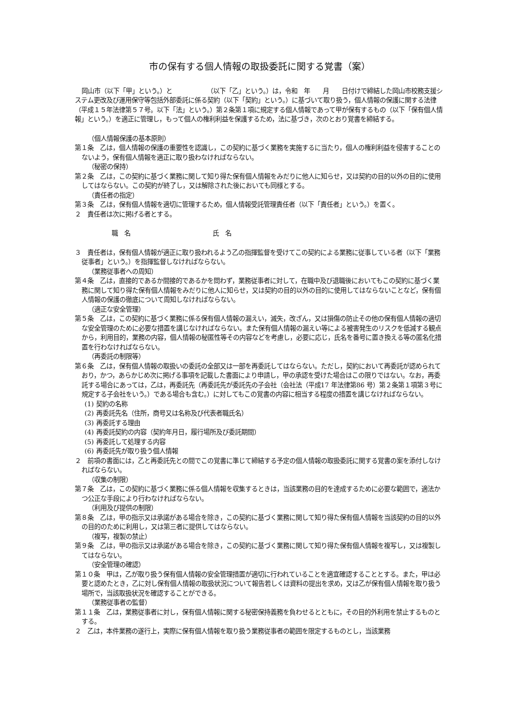市の保有する個人情報の取扱委託に関する覚書（案）
岡山市（以下「甲」という。）と　　　　　　（以下「乙」という。）は，令和　年　　月　　日付けで締結した岡山市校務支援システム更改及び運用保守等包括外部委託に係る契約（以下「契約」という。）に基づいて取り扱う，個人情報の保護に関する法律（平成１５年法律第５７号。以下「法」という。）第２条第１項に規定する個人情報であって甲が保有するもの（以下「保有個人情報」という。）を適正に管理し，もって個人の権利利益を保護するため，法に基づき，次のとおり覚書を締結する。
（個人情報保護の基本原則）
第１条　乙は，個人情報の保護の重要性を認識し，この契約に基づく業務を実施するに当たり，個人の権利利益を侵害することのないよう，保有個人情報を適正に取り扱わなければならない。
（秘密の保持）
第２条　乙は，この契約に基づく業務に関して知り得た保有個人情報をみだりに他人に知らせ，又は契約の目的以外の目的に使用してはならない。この契約が終了し，又は解除された後においても同様とする。
（責任者の指定）
第３条　乙は，保有個人情報を適切に管理するため，個人情報受託管理責任者（以下「責任者」という。）を置く。
２　責任者は次に掲げる者とする。
職　名　　　　　　　　　　　　　氏　名
３　責任者は，保有個人情報が適正に取り扱われるよう乙の指揮監督を受けてこの契約による業務に従事している者（以下「業務従事者」という。）を指揮監督しなければならない。
（業務従事者への周知）
第４条　乙は，直接的であるか間接的であるかを問わず，業務従事者に対して，在職中及び退職後においてもこの契約に基づく業務に関して知り得た保有個人情報をみだりに他人に知らせ，又は契約の目的以外の目的に使用してはならないことなど，保有個人情報の保護の徹底について周知しなければならない。
（適正な安全管理）
第５条　乙は，この契約に基づく業務に係る保有個人情報の漏えい，滅失，改ざん，又は損傷の防止その他の保有個人情報の適切な安全管理のために必要な措置を講じなければならない。また保有個人情報の漏えい等による被害発生のリスクを低減する観点から，利用目的，業務の内容，個人情報の秘匿性等その内容などを考慮し，必要に応じ，氏名を番号に置き換える等の匿名化措置を行わなければならない。
（再委託の制限等）
第６条　乙は，保有個人情報の取扱いの委託の全部又は一部を再委託してはならない。ただし，契約において再委託が認められており，かつ，あらかじめ次に掲げる事項を記載した書面により申請し，甲の承認を受けた場合はこの限りではない。なお，再委託する場合にあっては，乙は，再委託先（再委託先が委託先の子会社（会社法（平成17 年法律第86 号）第２条第１項第３号に規定する子会社をいう。）である場合も含む。）に対してもこの覚書の内容に相当する程度の措置を講じなければならない。
(1) 契約の名称
(2) 再委託先名（住所，商号又は名称及び代表者職氏名）
(3) 再委託する理由
(4) 再委託契約の内容（契約年月日，履行場所及び委託期間）
(5) 再委託して処理する内容
(6) 再委託先が取り扱う個人情報
２　前項の書面には，乙と再委託先との間でこの覚書に準じて締結する予定の個人情報の取扱委託に関する覚書の案を添付しなければならない。
（収集の制限）
第７条　乙は，この契約に基づく業務に係る個人情報を収集するときは，当該業務の目的を達成するために必要な範囲で，適法かつ公正な手段により行わなければならない。
（利用及び提供の制限）
第８条　乙は，甲の指示又は承諾がある場合を除き，この契約に基づく業務に関して知り得た保有個人情報を当該契約の目的以外の目的のために利用し，又は第三者に提供してはならない。
（複写，複製の禁止）
第９条　乙は，甲の指示又は承諾がある場合を除き，この契約に基づく業務に関して知り得た保有個人情報を複写し，又は複製してはならない。
（安全管理の確認）
第１０条　甲は，乙が取り扱う保有個人情報の安全管理措置が適切に行われていることを適宜確認することとする。また，甲は必要と認めたとき，乙に対し保有個人情報の取扱状況について報告若しくは資料の提出を求め，又は乙が保有個人情報を取り扱う場所で，当該取扱状況を確認することができる。
（業務従事者の監督）
第１１条　乙は，業務従事者に対し，保有個人情報に関する秘密保持義務を負わせるとともに，その目的外利用を禁止するものとする。
２　乙は，本件業務の遂行上，実際に保有個人情報を取り扱う業務従事者の範囲を限定するものとし，当該業務